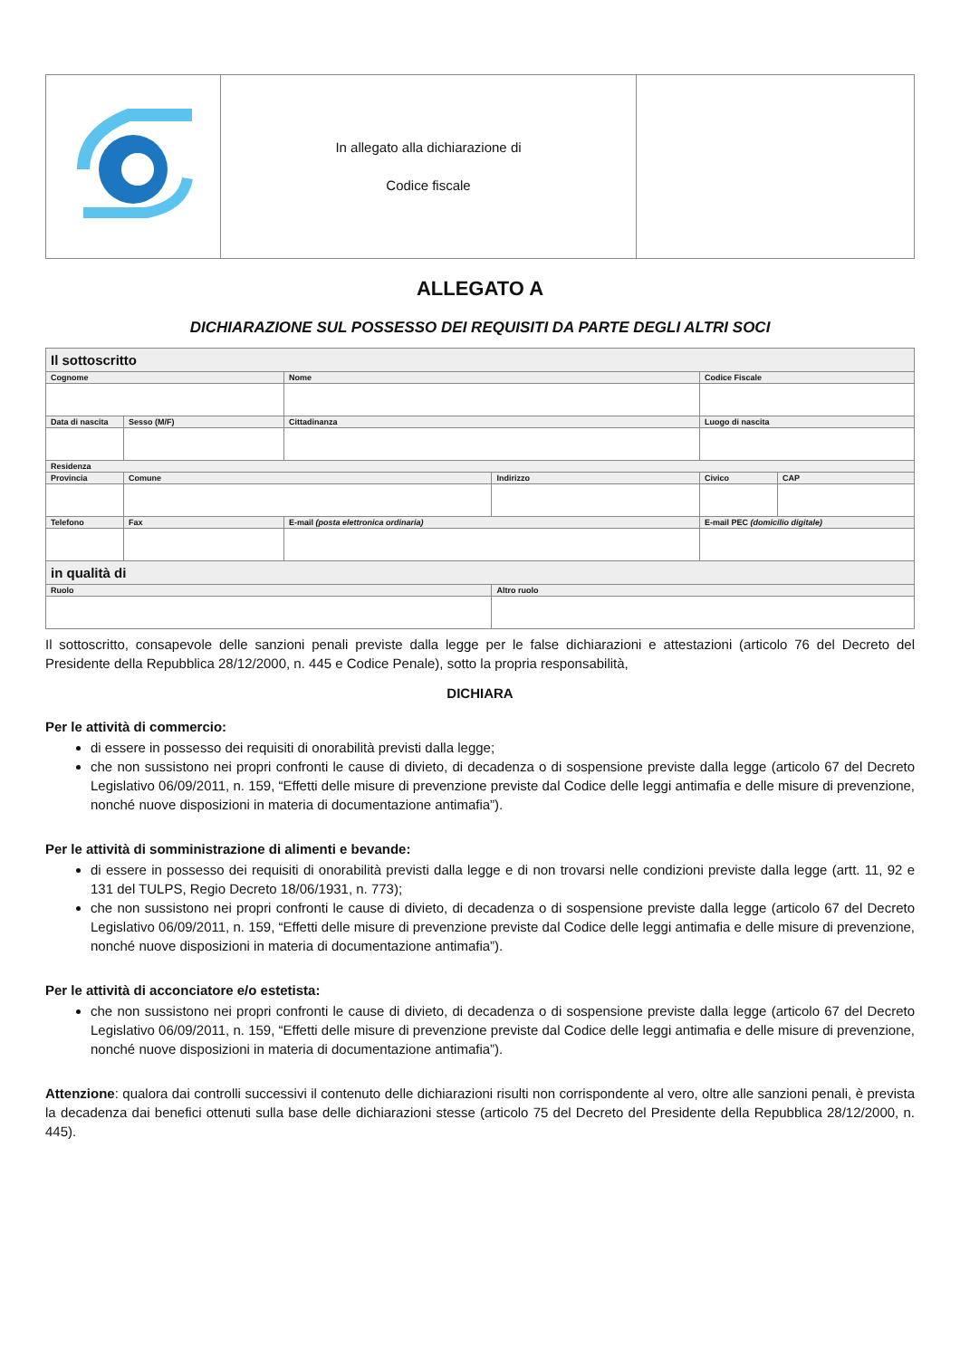| | In allegato alla dichiarazione di Codice fiscale | |
ALLEGATO A
DICHIARAZIONE SUL POSSESSO DEI REQUISITI DA PARTE DEGLI ALTRI SOCI
| Il sottoscritto | | | | | | | | | |
| Cognome | | | | Nome | | | Codice Fiscale | | |
| Data di nascita | | | Sesso (M/F) | Cittadinanza | | | Luogo di nascita | | |
| Residenza | | | | | | | | | |
| Provincia | Comune | | | | | Indirizzo | | Civico | CAP |
| Telefono | | Fax | | | E-mail (posta elettronica ordinaria) | | E-mail PEC (domicilio digitale) | | |
| in qualità di | | | | | | | | | |
| Ruolo | | | | | | Altro ruolo | | | |
Il sottoscritto, consapevole delle sanzioni penali previste dalla legge per le false dichiarazioni e attestazioni (articolo 76 del Decreto del Presidente della Repubblica 28/12/2000, n. 445 e Codice Penale), sotto la propria responsabilità,
DICHIARA
Per le attività di commercio:
di essere in possesso dei requisiti di onorabilità previsti dalla legge;
che non sussistono nei propri confronti le cause di divieto, di decadenza o di sospensione previste dalla legge (articolo 67 del Decreto Legislativo 06/09/2011, n. 159, “Effetti delle misure di prevenzione previste dal Codice delle leggi antimafia e delle misure di prevenzione, nonché nuove disposizioni in materia di documentazione antimafia”).
Per le attività di somministrazione di alimenti e bevande:
di essere in possesso dei requisiti di onorabilità previsti dalla legge e di non trovarsi nelle condizioni previste dalla legge (artt. 11, 92 e 131 del TULPS, Regio Decreto 18/06/1931, n. 773);
che non sussistono nei propri confronti le cause di divieto, di decadenza o di sospensione previste dalla legge (articolo 67 del Decreto Legislativo 06/09/2011, n. 159, “Effetti delle misure di prevenzione previste dal Codice delle leggi antimafia e delle misure di prevenzione, nonché nuove disposizioni in materia di documentazione antimafia”).
Per le attività di acconciatore e/o estetista:
che non sussistono nei propri confronti le cause di divieto, di decadenza o di sospensione previste dalla legge (articolo 67 del Decreto Legislativo 06/09/2011, n. 159, “Effetti delle misure di prevenzione previste dal Codice delle leggi antimafia e delle misure di prevenzione, nonché nuove disposizioni in materia di documentazione antimafia”).
Attenzione: qualora dai controlli successivi il contenuto delle dichiarazioni risulti non corrispondente al vero, oltre alle sanzioni penali, è prevista la decadenza dai benefici ottenuti sulla base delle dichiarazioni stesse (articolo 75 del Decreto del Presidente della Repubblica 28/12/2000, n. 445).